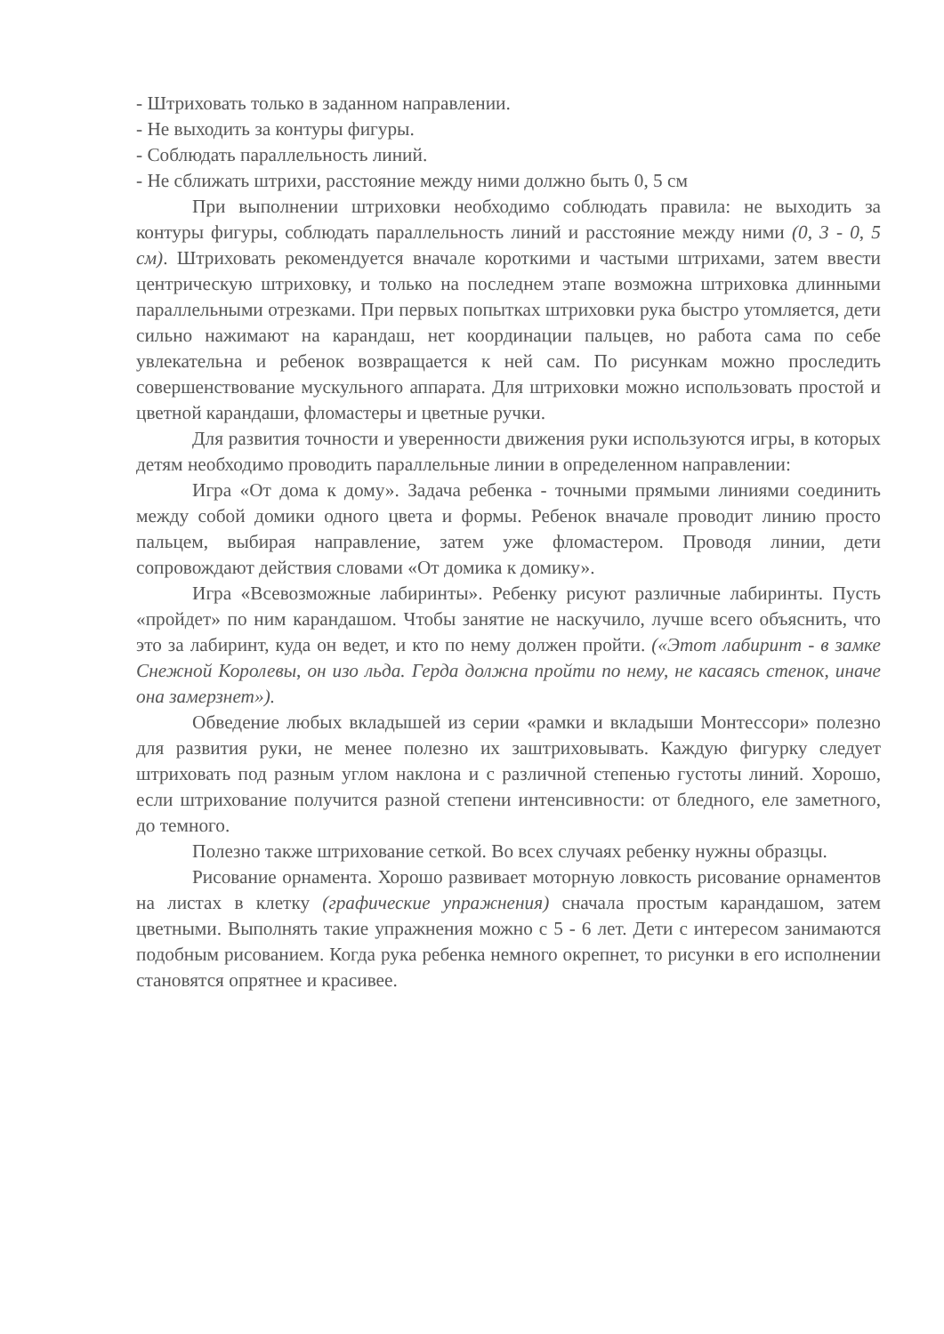- Штриховать только в заданном направлении.
- Не выходить за контуры фигуры.
- Соблюдать параллельность линий.
- Не сближать штрихи, расстояние между ними должно быть 0, 5 см
При выполнении штриховки необходимо соблюдать правила: не выходить за контуры фигуры, соблюдать параллельность линий и расстояние между ними (0, 3 - 0, 5 см). Штриховать рекомендуется вначале короткими и частыми штрихами, затем ввести центрическую штриховку, и только на последнем этапе возможна штриховка длинными параллельными отрезками. При первых попытках штриховки рука быстро утомляется, дети сильно нажимают на карандаш, нет координации пальцев, но работа сама по себе увлекательна и ребенок возвращается к ней сам. По рисункам можно проследить совершенствование мускульного аппарата. Для штриховки можно использовать простой и цветной карандаши, фломастеры и цветные ручки.
Для развития точности и уверенности движения руки используются игры, в которых детям необходимо проводить параллельные линии в определенном направлении:
Игра «От дома к дому». Задача ребенка - точными прямыми линиями соединить между собой домики одного цвета и формы. Ребенок вначале проводит линию просто пальцем, выбирая направление, затем уже фломастером. Проводя линии, дети сопровождают действия словами «От домика к домику».
Игра «Всевозможные лабиринты». Ребенку рисуют различные лабиринты. Пусть «пройдет» по ним карандашом. Чтобы занятие не наскучило, лучше всего объяснить, что это за лабиринт, куда он ведет, и кто по нему должен пройти. («Этот лабиринт - в замке Снежной Королевы, он изо льда. Герда должна пройти по нему, не касаясь стенок, иначе она замерзнет»).
Обведение любых вкладышей из серии «рамки и вкладыши Монтессори» полезно для развития руки, не менее полезно их заштриховывать. Каждую фигурку следует штриховать под разным углом наклона и с различной степенью густоты линий. Хорошо, если штрихование получится разной степени интенсивности: от бледного, еле заметного, до темного.
Полезно также штрихование сеткой. Во всех случаях ребенку нужны образцы.
Рисование орнамента. Хорошо развивает моторную ловкость рисование орнаментов на листах в клетку (графические упражнения) сначала простым карандашом, затем цветными. Выполнять такие упражнения можно с 5 - 6 лет. Дети с интересом занимаются подобным рисованием. Когда рука ребенка немного окрепнет, то рисунки в его исполнении становятся опрятнее и красивее.